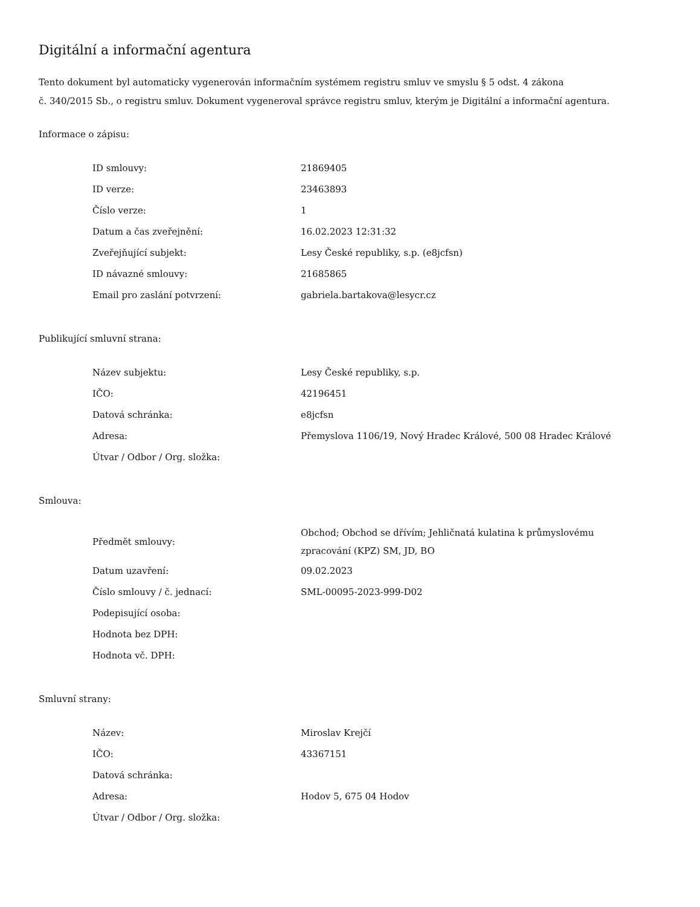Digitální a informační agentura
Tento dokument byl automaticky vygenerován informačním systémem registru smluv ve smyslu § 5 odst. 4 zákona
č. 340/2015 Sb., o registru smluv. Dokument vygeneroval správce registru smluv, kterým je Digitální a informační agentura.
Informace o zápisu:
| ID smlouvy: | 21869405 |
| ID verze: | 23463893 |
| Číslo verze: | 1 |
| Datum a čas zveřejnění: | 16.02.2023 12:31:32 |
| Zveřejňující subjekt: | Lesy České republiky, s.p. (e8jcfsn) |
| ID návazné smlouvy: | 21685865 |
| Email pro zaslání potvrzení: | gabriela.bartakova@lesycr.cz |
Publikující smluvní strana:
| Název subjektu: | Lesy České republiky, s.p. |
| IČO: | 42196451 |
| Datová schránka: | e8jcfsn |
| Adresa: | Přemyslova 1106/19, Nový Hradec Králové, 500 08 Hradec Králové |
| Útvar / Odbor / Org. složka: | |
Smlouva:
| Předmět smlouvy: | Obchod; Obchod se dřívím; Jehličnatá kulatina k průmyslovému zpracování (KPZ) SM, JD, BO |
| Datum uzavření: | 09.02.2023 |
| Číslo smlouvy / č. jednací: | SML-00095-2023-999-D02 |
| Podepisující osoba: | |
| Hodnota bez DPH: | |
| Hodnota vč. DPH: | |
Smluvní strany:
| Název: | Miroslav Krejčí |
| IČO: | 43367151 |
| Datová schránka: | |
| Adresa: | Hodov 5, 675 04 Hodov |
| Útvar / Odbor / Org. složka: | |